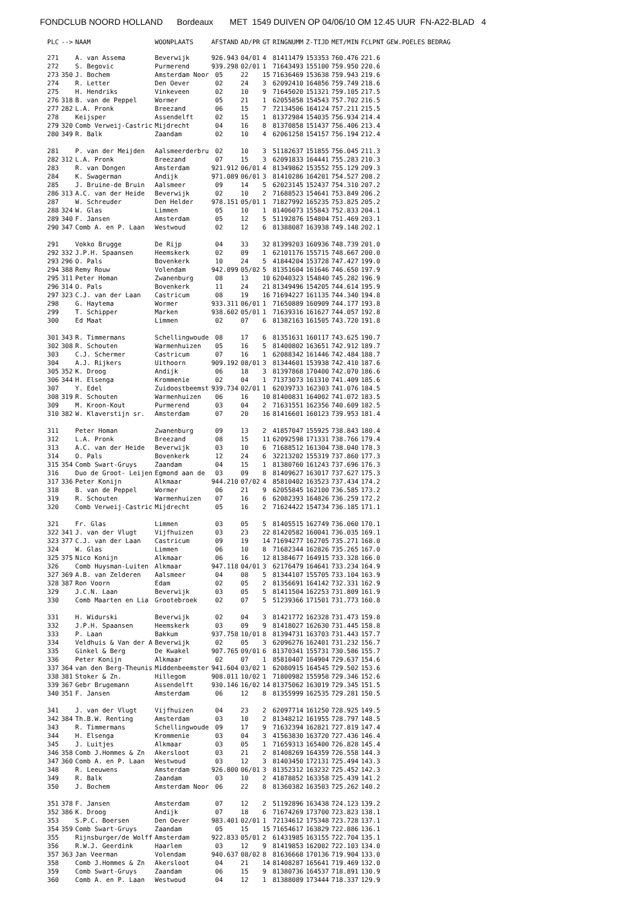FONDCLUB NOORD HOLLAND Bordeaux MET 1549 DUIVEN OP 04/06/10 OM 12.45 UUR FN-A22-BLAD 4
| PLC | --> | NAAM | WOONPLAATS | AFSTAND | AD/PR | GT | RINGNUMM | Z-TIJD | MET/MIN | FCLPNT | GEW.POELES | BEDRAG |
| --- | --- | --- | --- | --- | --- | --- | --- | --- | --- | --- | --- | --- |
| 271 | | A. van Assema | Beverwijk | 926.943 | 04/01 | 4 | 81411479 | 153353 | 760.476 | 221.6 | | |
| 272 | | S. Begovic | Purmerend | 939.298 | 02/01 | 1 | 71643493 | 155100 | 759.950 | 220.6 | | |
| 273 | 350 | J. Bochem | Amsterdam Noor | 05 | 22 | 15 | 71636469 | 153638 | 759.943 | 219.6 | | |
| 274 | | R. Letter | Den Oever | 02 | 24 | 3 | 62092410 | 164856 | 759.749 | 218.6 | | |
| 275 | | H. Hendriks | Vinkeveen | 02 | 10 | 9 | 71645020 | 151321 | 759.105 | 217.5 | | |
| 276 | 318 | B. van de Peppel | Wormer | 05 | 21 | 1 | 62055858 | 154543 | 757.702 | 216.5 | | |
| 277 | 282 | L.A. Pronk | Breezand | 06 | 15 | 7 | 72134506 | 164124 | 757.211 | 215.5 | | |
| 278 | | Keijsper | Assendelft | 02 | 15 | 1 | 81372984 | 154035 | 756.934 | 214.4 | | |
| 279 | 320 | Comb Verweij-Castric | Mijdrecht | 04 | 16 | 8 | 81370858 | 151437 | 756.406 | 213.4 | | |
| 280 | 349 | R. Balk | Zaandam | 02 | 10 | 4 | 62061258 | 154157 | 756.194 | 212.4 | | |
| 281 | | P. van der Meijden | Aalsmeerderbru | 02 | 10 | 3 | 51182637 | 151855 | 756.045 | 211.3 | | |
| 282 | 312 | L.A. Pronk | Breezand | 07 | 15 | 3 | 62091833 | 164441 | 755.283 | 210.3 | | |
| 283 | | R. van Dongen | Amsterdam | 921.912 | 06/01 | 4 | 81349862 | 153552 | 755.129 | 209.3 | | |
| 284 | | K. Swagerman | Andijk | 971.089 | 06/01 | 3 | 81410286 | 164201 | 754.527 | 208.2 | | |
| 285 | | J. Bruine-de Bruin | Aalsmeer | 09 | 14 | 5 | 62023145 | 152437 | 754.310 | 207.2 | | |
| 286 | 313 | A.C. van der Heide | Beverwijk | 02 | 10 | 2 | 71688523 | 154641 | 753.849 | 206.2 | | |
| 287 | | W. Schreuder | Den Helder | 978.151 | 05/01 | 1 | 71827992 | 165235 | 753.825 | 205.2 | | |
| 288 | 324 | W. Glas | Limmen | 05 | 10 | 1 | 81406073 | 155843 | 752.833 | 204.1 | | |
| 289 | 340 | F. Jansen | Amsterdam | 05 | 12 | 5 | 51192876 | 154804 | 751.469 | 203.1 | | |
| 290 | 347 | Comb A. en P. Laan | Westwoud | 02 | 12 | 6 | 81388087 | 163938 | 749.148 | 202.1 | | |
| 291 | | Vokko Brugge | De Rijp | 04 | 33 | 32 | 81399203 | 160936 | 748.739 | 201.0 | | |
| 292 | 332 | J.P.H. Spaansen | Heemskerk | 02 | 09 | 1 | 62101176 | 155715 | 748.667 | 200.0 | | |
| 293 | 296 | O. Pals | Bovenkerk | 10 | 24 | 5 | 41844204 | 153728 | 747.427 | 199.0 | | |
| 294 | 388 | Remy Rouw | Volendam | 942.099 | 05/02 | 5 | 81351604 | 161646 | 746.650 | 197.9 | | |
| 295 | 311 | Peter Homan | Zwanenburg | 08 | 13 | 10 | 62040323 | 154840 | 745.282 | 196.9 | | |
| 296 | 314 | O. Pals | Bovenkerk | 11 | 24 | 21 | 81349496 | 154205 | 744.614 | 195.9 | | |
| 297 | 323 | C.J. van der Laan | Castricum | 08 | 19 | 16 | 71694227 | 161135 | 744.340 | 194.8 | | |
| 298 | | G. Haytema | Wormer | 933.311 | 06/01 | 1 | 71650889 | 160909 | 744.177 | 193.8 | | |
| 299 | | T. Schipper | Marken | 938.602 | 05/01 | 1 | 71639316 | 161627 | 744.057 | 192.8 | | |
| 300 | | Ed Maat | Limmen | 02 | 07 | 6 | 81382163 | 161505 | 743.720 | 191.8 | | |
| 301 | 343 | R. Timmermans | Schellingwoude | 08 | 17 | 6 | 81351631 | 160117 | 743.625 | 190.7 | | |
| 302 | 308 | R. Schouten | Warmenhuizen | 05 | 16 | 5 | 81400802 | 163651 | 742.912 | 189.7 | | |
| 303 | | C.J. Schermer | Castricum | 07 | 16 | 1 | 62088342 | 161446 | 742.484 | 188.7 | | |
| 304 | | A.J. Rijkers | Uithoorn | 909.192 | 08/01 | 3 | 81344601 | 153938 | 742.410 | 187.6 | | |
| 305 | 352 | K. Droog | Andijk | 06 | 18 | 3 | 81397868 | 170400 | 742.070 | 186.6 | | |
| 306 | 344 | H. Elsenga | Krommenie | 02 | 04 | 1 | 71373073 | 161310 | 741.409 | 185.6 | | |
| 307 | | Y. Edel | Zuidoostbeemst | 939.734 | 02/01 | 1 | 62039733 | 162303 | 741.076 | 184.5 | | |
| 308 | 319 | R. Schouten | Warmenhuizen | 06 | 16 | 10 | 81400831 | 164002 | 741.072 | 183.5 | | |
| 309 | | M. Kroon-Kout | Purmerend | 03 | 04 | 2 | 71631551 | 162356 | 740.609 | 182.5 | | |
| 310 | 382 | W. Klaverstijn sr. | Amsterdam | 07 | 20 | 16 | 81416601 | 160123 | 739.953 | 181.4 | | |
| 311 | | Peter Homan | Zwanenburg | 09 | 13 | 2 | 41857047 | 155925 | 738.843 | 180.4 | | |
| 312 | | L.A. Pronk | Breezand | 08 | 15 | 11 | 62092598 | 171331 | 738.766 | 179.4 | | |
| 313 | | A.C. van der Heide | Beverwijk | 03 | 10 | 6 | 71688512 | 161304 | 738.040 | 178.3 | | |
| 314 | | O. Pals | Bovenkerk | 12 | 24 | 6 | 32213202 | 155319 | 737.860 | 177.3 | | |
| 315 | 354 | Comb Swart-Gruys | Zaandam | 04 | 15 | 1 | 81380760 | 161243 | 737.696 | 176.3 | | |
| 316 | | Duo de Groot- Leijen | Egmond aan de | 03 | 09 | 8 | 81409627 | 163017 | 737.627 | 175.3 | | |
| 317 | 336 | Peter Konijn | Alkmaar | 944.210 | 07/02 | 4 | 85810402 | 163523 | 737.434 | 174.2 | | |
| 318 | | B. van de Peppel | Wormer | 06 | 21 | 9 | 62055845 | 162100 | 736.585 | 173.2 | | |
| 319 | | R. Schouten | Warmenhuizen | 07 | 16 | 6 | 62082393 | 164826 | 736.259 | 172.2 | | |
| 320 | | Comb Verweij-Castric | Mijdrecht | 05 | 16 | 2 | 71624422 | 154734 | 736.185 | 171.1 | | |
| 321 | | Fr. Glas | Limmen | 03 | 05 | 5 | 81405515 | 162749 | 736.060 | 170.1 | | |
| 322 | 341 | J. van der Vlugt | Vijfhuizen | 03 | 23 | 22 | 81420582 | 160041 | 736.035 | 169.1 | | |
| 323 | 377 | C.J. van der Laan | Castricum | 09 | 19 | 14 | 71694277 | 162705 | 735.271 | 168.0 | | |
| 324 | | W. Glas | Limmen | 06 | 10 | 8 | 71682344 | 162826 | 735.265 | 167.0 | | |
| 325 | 375 | Nico Konijn | Alkmaar | 06 | 16 | 12 | 81384677 | 164915 | 733.328 | 166.0 | | |
| 326 | | Comb Huysman-Luiten | Alkmaar | 947.118 | 04/01 | 3 | 62176479 | 164641 | 733.234 | 164.9 | | |
| 327 | 369 | A.B. van Zelderen | Aalsmeer | 04 | 08 | 5 | 81344107 | 155705 | 733.104 | 163.9 | | |
| 328 | 387 | Ron Voorn | Edam | 02 | 05 | 2 | 81356691 | 164142 | 732.331 | 162.9 | | |
| 329 | | J.C.N. Laan | Beverwijk | 03 | 05 | 5 | 81411504 | 162253 | 731.809 | 161.9 | | |
| 330 | | Comb Maarten en Lia | Grootebroek | 02 | 07 | 5 | 51239366 | 171501 | 731.773 | 160.8 | | |
| 331 | | H. Widurski | Beverwijk | 02 | 04 | 3 | 81421772 | 162328 | 731.473 | 159.8 | | |
| 332 | | J.P.H. Spaansen | Heemskerk | 03 | 09 | 9 | 81418027 | 162630 | 731.445 | 158.8 | | |
| 333 | | P. Laan | Bakkum | 937.758 | 10/01 | 8 | 81394731 | 163703 | 731.443 | 157.7 | | |
| 334 | | Veldhuis & Van der A | Beverwijk | 02 | 05 | 3 | 62096276 | 162401 | 731.232 | 156.7 | | |
| 335 | | Ginkel & Berg | De Kwakel | 907.765 | 09/01 | 6 | 81370341 | 155731 | 730.586 | 155.7 | | |
| 336 | | Peter Konijn | Alkmaar | 02 | 07 | 1 | 85810407 | 164904 | 729.637 | 154.6 | | |
| 337 | 364 | van den Berg-Theunis | Middenbeemster | 941.604 | 03/02 | 1 | 62080915 | 164545 | 729.502 | 153.6 | | |
| 338 | 381 | Stoker & Zn. | Hillegom | 908.011 | 10/02 | 1 | 71800982 | 155958 | 729.346 | 152.6 | | |
| 339 | 367 | Gebr Brugemann | Assendelft | 930.146 | 16/02 | 14 | 81375062 | 163019 | 729.345 | 151.5 | | |
| 340 | 351 | F. Jansen | Amsterdam | 06 | 12 | 8 | 81355999 | 162535 | 729.281 | 150.5 | | |
| 341 | | J. van der Vlugt | Vijfhuizen | 04 | 23 | 2 | 62097714 | 161250 | 728.925 | 149.5 | | |
| 342 | 384 | Th.B.W. Renting | Amsterdam | 03 | 10 | 2 | 81348212 | 161955 | 728.797 | 148.5 | | |
| 343 | | R. Timmermans | Schellingwoude | 09 | 17 | 9 | 71632394 | 162821 | 727.819 | 147.4 | | |
| 344 | | H. Elsenga | Krommenie | 03 | 04 | 3 | 41563830 | 163720 | 727.436 | 146.4 | | |
| 345 | | J. Luitjes | Alkmaar | 03 | 05 | 1 | 71659313 | 165400 | 726.828 | 145.4 | | |
| 346 | 358 | Comb J.Hommes & Zn | Akersloot | 03 | 21 | 2 | 81408269 | 164359 | 726.558 | 144.3 | | |
| 347 | 360 | Comb A. en P. Laan | Westwoud | 03 | 12 | 3 | 81403450 | 172131 | 725.494 | 143.3 | | |
| 348 | | R. Leeuwens | Amsterdam | 926.800 | 06/01 | 3 | 81352312 | 163232 | 725.452 | 142.3 | | |
| 349 | | R. Balk | Zaandam | 03 | 10 | 2 | 41878852 | 163358 | 725.439 | 141.2 | | |
| 350 | | J. Bochem | Amsterdam Noor | 06 | 22 | 8 | 81360382 | 163503 | 725.262 | 140.2 | | |
| 351 | 378 | F. Jansen | Amsterdam | 07 | 12 | 2 | 51192896 | 163438 | 724.123 | 139.2 | | |
| 352 | 386 | K. Droog | Andijk | 07 | 18 | 6 | 71674269 | 173700 | 723.823 | 138.1 | | |
| 353 | | S.P.C. Boersen | Den Oever | 983.401 | 02/01 | 1 | 72134612 | 175348 | 723.728 | 137.1 | | |
| 354 | 359 | Comb Swart-Gruys | Zaandam | 05 | 15 | 15 | 71654617 | 163829 | 722.886 | 136.1 | | |
| 355 | | Rijnsburger/de Wolff | Amsterdam | 922.833 | 05/01 | 2 | 61431985 | 163155 | 722.704 | 135.1 | | |
| 356 | | R.W.J. Geerdink | Haarlem | 03 | 12 | 9 | 81419853 | 162002 | 722.103 | 134.0 | | |
| 357 | 363 | Jan Veerman | Volendam | 940.637 | 08/02 | 8 | 81636668 | 170136 | 719.904 | 133.0 | | |
| 358 | | Comb J.Hommes & Zn | Akersloot | 04 | 21 | 14 | 81408287 | 165641 | 719.469 | 132.0 | | |
| 359 | | Comb Swart-Gruys | Zaandam | 06 | 15 | 9 | 81380736 | 164537 | 718.891 | 130.9 | | |
| 360 | | Comb A. en P. Laan | Westwoud | 04 | 12 | 1 | 81388089 | 173444 | 718.337 | 129.9 | | |